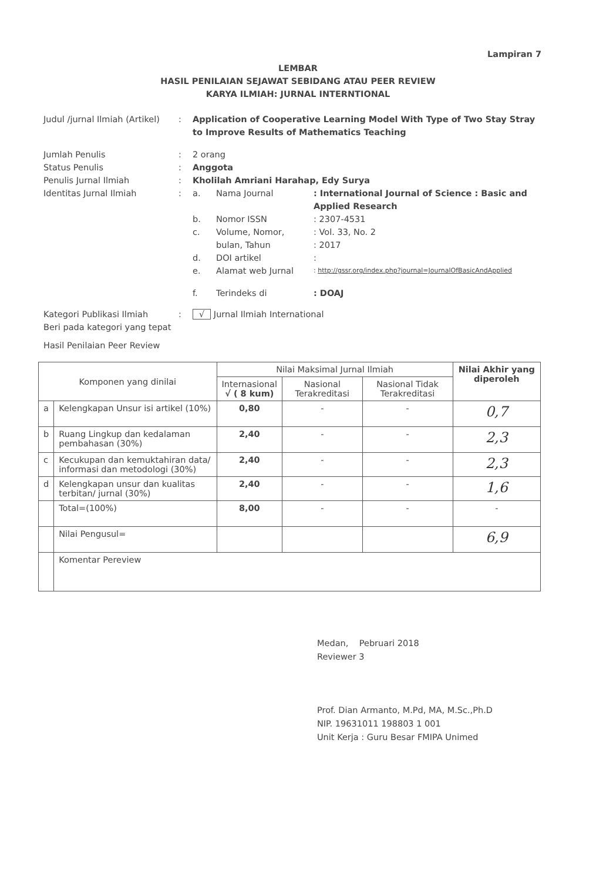Lampiran 7
LEMBAR
HASIL PENILAIAN SEJAWAT SEBIDANG ATAU PEER REVIEW
KARYA ILMIAH: JURNAL INTERNTIONAL
Judul /jurnal Ilmiah (Artikel)
: Application of Cooperative Learning Model With Type of Two Stay Stray to Improve Results of Mathematics Teaching
Jumlah Penulis : 2 orang
Status Penulis : Anggota
Penulis Jurnal Ilmiah : Kholilah Amriani Harahap, Edy Surya
Identitas Jurnal Ilmiah : a. Nama Journal : International Journal of Science : Basic and Applied Research
b. Nomor ISSN : 2307-4531
c. Volume, Nomor,
bulan, Tahun
: Vol. 33, No. 2
: 2017
d. DOI artikel :
e. Alamat web Jurnal
: http://gssr.org/index.php?journal=JournalOfBasicAndApplied
f. Terindeks di : DOAJ
Kategori Publikasi Ilmiah
Beri pada kategori yang tepat
: √ Jurnal Ilmiah International
Hasil Penilaian Peer Review
| Komponen yang dinilai | | Nilai Maksimal Jurnal Ilmiah | | | Nilai Akhir yang diperoleh |
| --- | --- | --- | --- | --- | --- |
| | | Internasional √ ( 8 kum) | Nasional Terakreditasi | Nasional Tidak Terakreditasi | |
| a | Kelengkapan Unsur isi artikel (10%) | 0,80 | - | - | 0,7 |
| b | Ruang Lingkup dan kedalaman pembahasan (30%) | 2,40 | - | - | 2,3 |
| c | Kecukupan dan kemuktahiran data/ informasi dan metodologi (30%) | 2,40 | - | - | 2,3 |
| d | Kelengkapan unsur dan kualitas terbitan/ jurnal (30%) | 2,40 | - | - | 1,6 |
| | Total=(100%) | 8,00 | - | - | - |
| | Nilai Pengusul= | | | | 6,9 |
| | Komentar Pereview | | | | |
Medan, Pebruari 2018
Reviewer 3
Prof. Dian Armanto, M.Pd, MA, M.Sc.,Ph.D
NIP. 19631011 198803 1 001
Unit Kerja : Guru Besar FMIPA Unimed